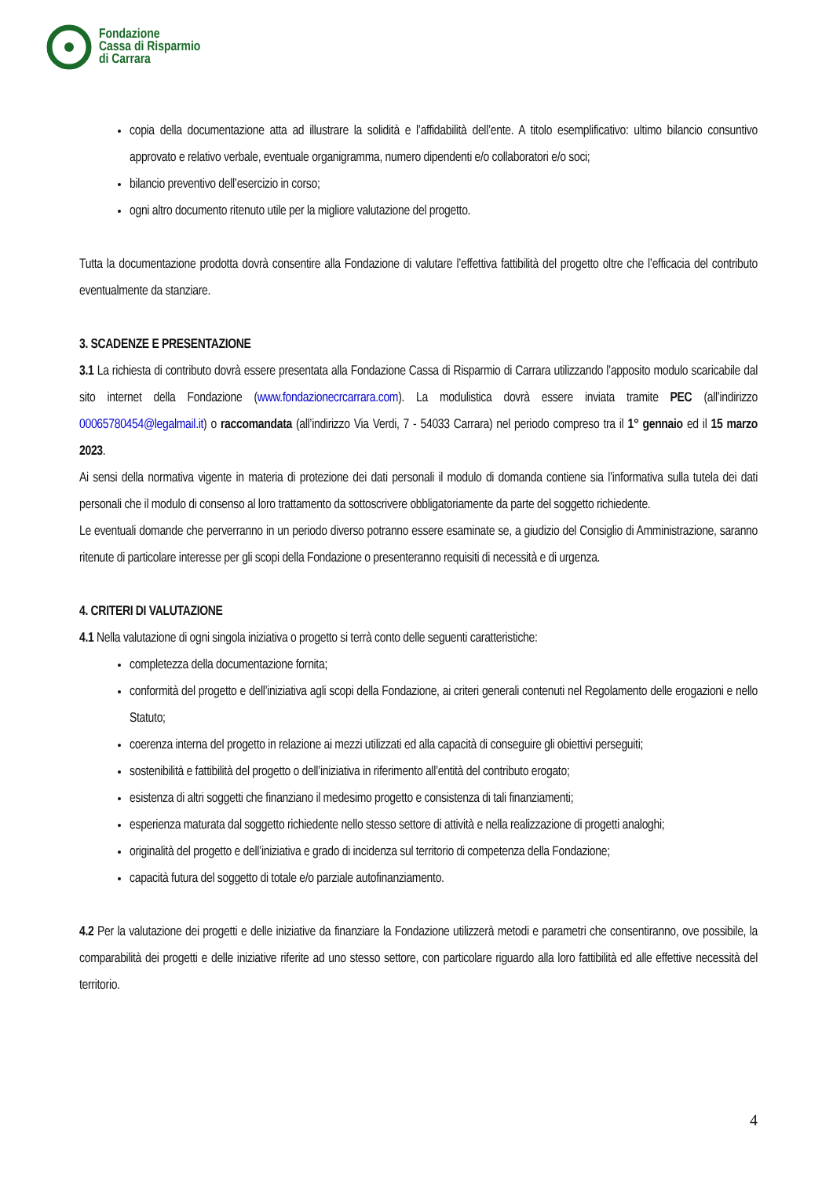Fondazione
Cassa di Risparmio
di Carrara
copia della documentazione atta ad illustrare la solidità e l’affidabilità dell’ente. A titolo esemplificativo: ultimo bilancio consuntivo approvato e relativo verbale, eventuale organigramma, numero dipendenti e/o collaboratori e/o soci;
bilancio preventivo dell’esercizio in corso;
ogni altro documento ritenuto utile per la migliore valutazione del progetto.
Tutta la documentazione prodotta dovrà consentire alla Fondazione di valutare l’effettiva fattibilità del progetto oltre che l’efficacia del contributo eventualmente da stanziare.
3. SCADENZE E PRESENTAZIONE
3.1 La richiesta di contributo dovrà essere presentata alla Fondazione Cassa di Risparmio di Carrara utilizzando l’apposito modulo scaricabile dal sito internet della Fondazione (www.fondazionecrcarrara.com). La modulistica dovrà essere inviata tramite PEC (all’indirizzo 00065780454@legalmail.it) o raccomandata (all’indirizzo Via Verdi, 7 - 54033 Carrara) nel periodo compreso tra il 1° gennaio ed il 15 marzo 2023.
Ai sensi della normativa vigente in materia di protezione dei dati personali il modulo di domanda contiene sia l’informativa sulla tutela dei dati personali che il modulo di consenso al loro trattamento da sottoscrivere obbligatoriamente da parte del soggetto richiedente.
Le eventuali domande che perverranno in un periodo diverso potranno essere esaminate se, a giudizio del Consiglio di Amministrazione, saranno ritenute di particolare interesse per gli scopi della Fondazione o presenteranno requisiti di necessità e di urgenza.
4. CRITERI DI VALUTAZIONE
4.1 Nella valutazione di ogni singola iniziativa o progetto si terrà conto delle seguenti caratteristiche:
completezza della documentazione fornita;
conformità del progetto e dell’iniziativa agli scopi della Fondazione, ai criteri generali contenuti nel Regolamento delle erogazioni e nello Statuto;
coerenza interna del progetto in relazione ai mezzi utilizzati ed alla capacità di conseguire gli obiettivi perseguiti;
sostenibilità e fattibilità del progetto o dell’iniziativa in riferimento all’entità del contributo erogato;
esistenza di altri soggetti che finanziano il medesimo progetto e consistenza di tali finanziamenti;
esperienza maturata dal soggetto richiedente nello stesso settore di attività e nella realizzazione di progetti analoghi;
originalità del progetto e dell’iniziativa e grado di incidenza sul territorio di competenza della Fondazione;
capacità futura del soggetto di totale e/o parziale autofinanziamento.
4.2 Per la valutazione dei progetti e delle iniziative da finanziare la Fondazione utilizzerà metodi e parametri che consentiranno, ove possibile, la comparabilità dei progetti e delle iniziative riferite ad uno stesso settore, con particolare riguardo alla loro fattibilità ed alle effettive necessità del territorio.
4